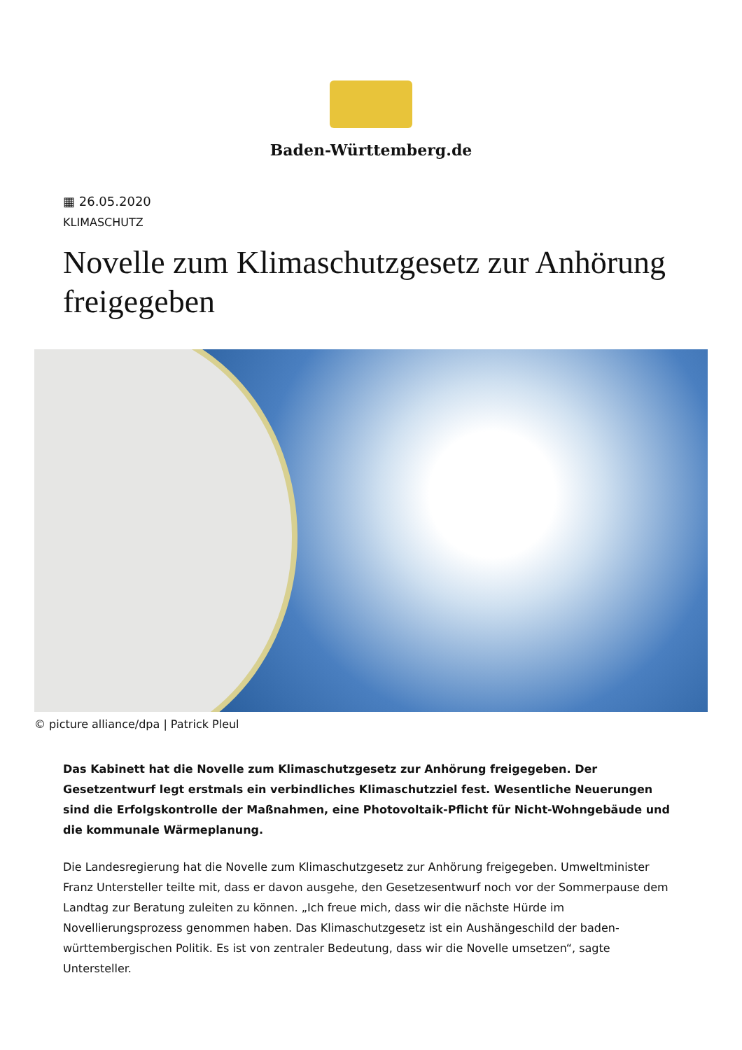Baden-Württemberg.de
▦ 26.05.2020
KLIMASCHUTZ
Novelle zum Klimaschutzgesetz zur Anhörung freigegeben
© picture alliance/dpa | Patrick Pleul
Das Kabinett hat die Novelle zum Klimaschutzgesetz zur Anhörung freigegeben. Der Gesetzentwurf legt erstmals ein verbindliches Klimaschutzziel fest. Wesentliche Neuerungen sind die Erfolgskontrolle der Maßnahmen, eine Photovoltaik-Pflicht für Nicht-Wohngebäude und die kommunale Wärmeplanung.
Die Landesregierung hat die Novelle zum Klimaschutzgesetz zur Anhörung freigegeben. Umweltminister Franz Untersteller teilte mit, dass er davon ausgehe, den Gesetzesentwurf noch vor der Sommerpause dem Landtag zur Beratung zuleiten zu können. „Ich freue mich, dass wir die nächste Hürde im Novellierungsprozess genommen haben. Das Klimaschutzgesetz ist ein Aushängeschild der baden-württembergischen Politik. Es ist von zentraler Bedeutung, dass wir die Novelle umsetzen“, sagte Untersteller.